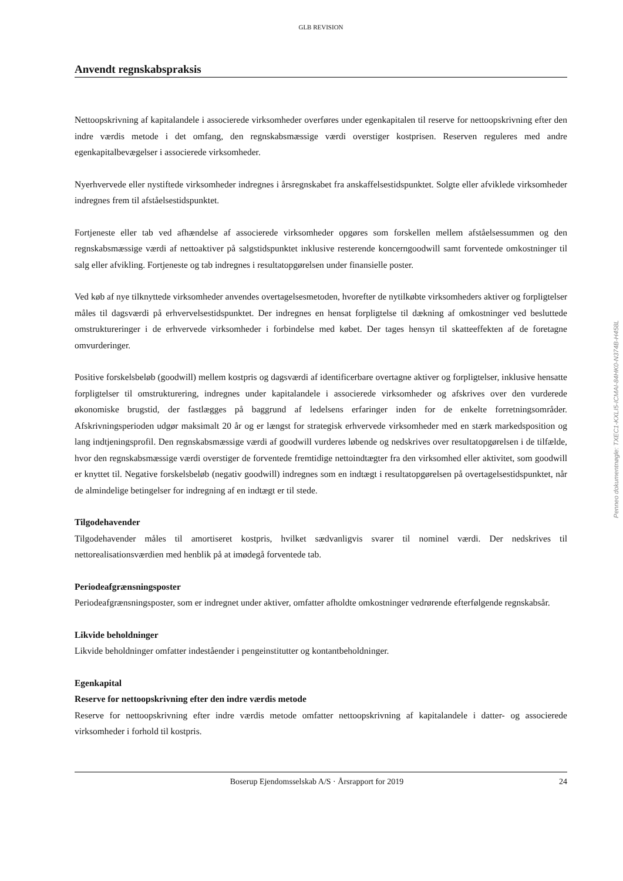GLB REVISION
Anvendt regnskabspraksis
Nettoopskrivning af kapitalandele i associerede virksomheder overføres under egenkapitalen til reserve for nettoopskrivning efter den indre værdis metode i det omfang, den regnskabsmæssige værdi overstiger kostprisen. Reserven reguleres med andre egenkapitalbevægelser i associerede virksomheder.
Nyerhvervede eller nystiftede virksomheder indregnes i årsregnskabet fra anskaffelsestidspunktet. Solgte eller afviklede virksomheder indregnes frem til afståelsestidspunktet.
Fortjeneste eller tab ved afhændelse af associerede virksomheder opgøres som forskellen mellem afståelsessummen og den regnskabsmæssige værdi af nettoaktiver på salgstidspunktet inklusive resterende koncerngoodwill samt forventede omkostninger til salg eller afvikling. Fortjeneste og tab indregnes i resultatopgørelsen under finansielle poster.
Ved køb af nye tilknyttede virksomheder anvendes overtagelsesmetoden, hvorefter de nytilkøbte virksomheders aktiver og forpligtelser måles til dagsværdi på erhvervelsestidspunktet. Der indregnes en hensat forpligtelse til dækning af omkostninger ved beslut­tede omstruktureringer i de erhvervede virksomheder i forbindelse med købet. Der tages hensyn til skatteeffekten af de foretagne omvurderinger.
Positive forskelsbeløb (goodwill) mellem kostpris og dagsværdi af identificerbare overtagne aktiver og forpligtelser, inklusive hensatte forpligtelser til omstrukturering, indregnes under kapitalandele i associerede virksomheder og afskrives over den vurderede økonomiske brugstid, der fastlægges på baggrund af ledelsens erfaringer inden for de enkelte forretningsområder. Afskrivningsperioden udgør maksimalt 20 år og er længst for strategisk erhvervede virksomheder med en stærk markedsposition og lang indtjeningsprofil. Den regnskabsmæssige værdi af goodwill vurderes løbende og nedskrives over resultatopgørelsen i de tilfælde, hvor den regnskabsmæssige værdi overstiger de forventede fremtidige nettoindtægter fra den virksomhed eller aktivitet, som goodwill er knyttet til. Negative forskelsbeløb (negativ goodwill) indregnes som en indtægt i resultatopgørelsen på overtagelsestidspunktet, når de almindelige betingelser for indregning af en indtægt er til stede.
Tilgodehavender
Tilgodehavender måles til amortiseret kostpris, hvilket sædvanligvis svarer til nominel værdi. Der nedskrives til nettorealisationsværdien med henblik på at imødegå forventede tab.
Periodeafgrænsningsposter
Periodeafgrænsningsposter, som er indregnet under aktiver, omfatter afholdte omkostninger vedrørende efterfølgende regnskabsår.
Likvide beholdninger
Likvide beholdninger omfatter indeståender i pengeinstitutter og kontantbeholdninger.
Egenkapital
Reserve for nettoopskrivning efter den indre værdis metode
Reserve for nettoopskrivning efter indre værdis metode omfatter nettoopskrivning af kapitalandele i datter- og associerede virksomheder i forhold til kostpris.
Boserup Ejendomsselskab A/S · Årsrapport for 2019 24
Penneo dokumentnøgle: TXEC1-KXLI5-ICMAI-84HK0-N374B-H458L